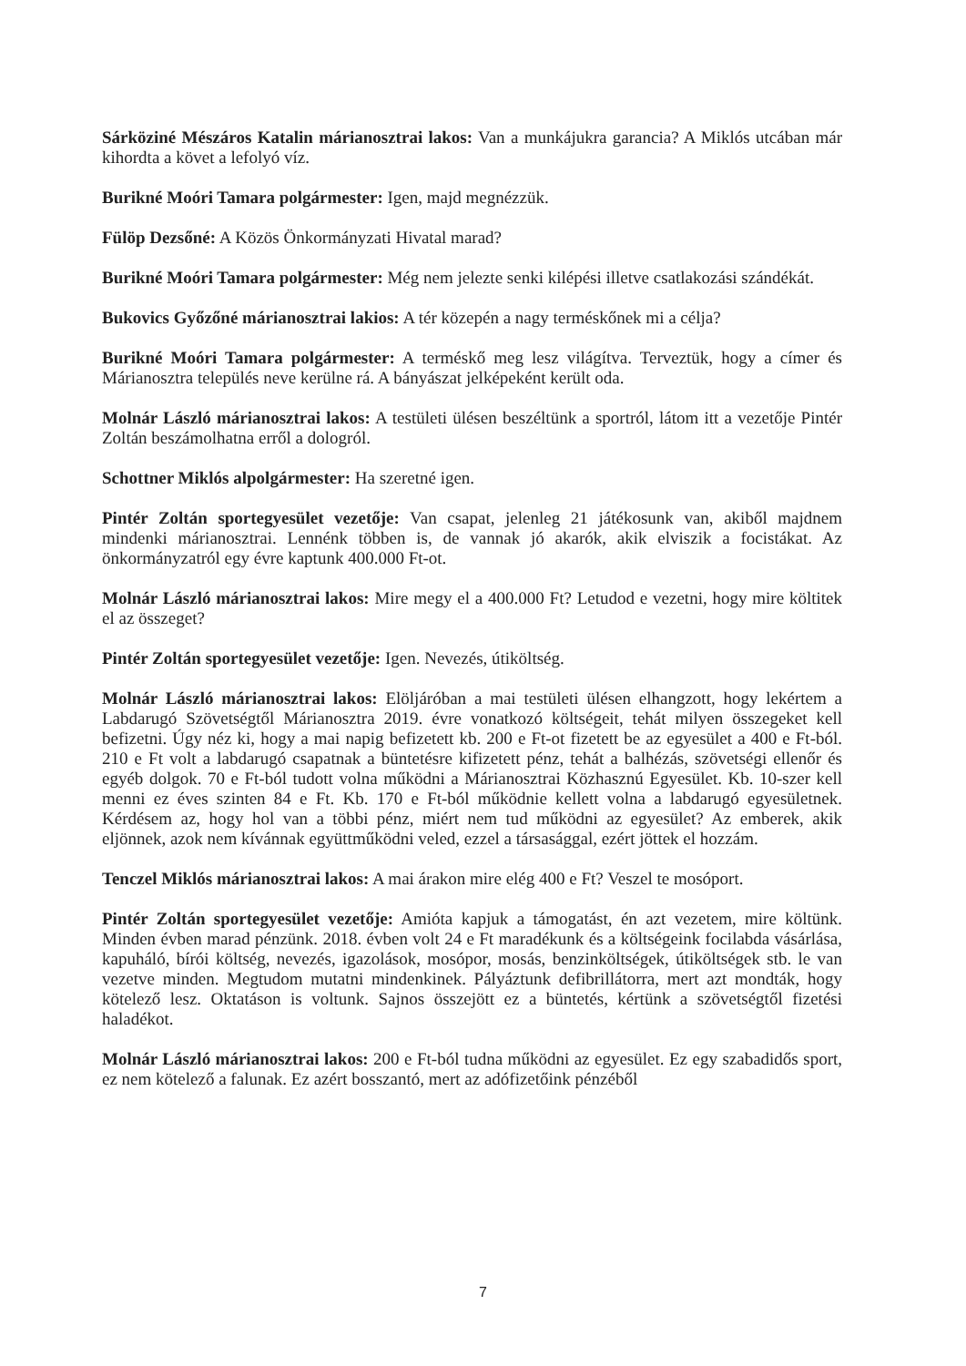Sárköziné Mészáros Katalin márianosztrai lakos: Van a munkájukra garancia? A Miklós utcában már kihordta a követ a lefolyó víz.
Burikné Moóri Tamara polgármester: Igen, majd megnézzük.
Fülöp Dezsőné: A Közös Önkormányzati Hivatal marad?
Burikné Moóri Tamara polgármester: Még nem jelezte senki kilépési illetve csatlakozási szándékát.
Bukovics Győzőné márianosztrai lakios: A tér közepén a nagy terméskőnek mi a célja?
Burikné Moóri Tamara polgármester: A terméskő meg lesz világítva. Terveztük, hogy a címer és Márianosztra település neve kerülne rá. A bányászat jelképeként került oda.
Molnár László márianosztrai lakos: A testületi ülésen beszéltünk a sportról, látom itt a vezetője Pintér Zoltán beszámolhatna erről a dologról.
Schottner Miklós alpolgármester: Ha szeretné igen.
Pintér Zoltán sportegyesület vezetője: Van csapat, jelenleg 21 játékosunk van, akiből majdnem mindenki márianosztrai. Lennénk többen is, de vannak jó akarók, akik elviszik a focistákat. Az önkormányzatról egy évre kaptunk 400.000 Ft-ot.
Molnár László márianosztrai lakos: Mire megy el a 400.000 Ft? Letudod e vezetni, hogy mire költitek el az összeget?
Pintér Zoltán sportegyesület vezetője: Igen. Nevezés, útiköltség.
Molnár László márianosztrai lakos: Elöljáróban a mai testületi ülésen elhangzott, hogy lekértem a Labdarugó Szövetségtől Márianosztra 2019. évre vonatkozó költségeit, tehát milyen összegeket kell befizetni. Úgy néz ki, hogy a mai napig befizetett kb. 200 e Ft-ot fizetett be az egyesület a 400 e Ft-ból. 210 e Ft volt a labdarugó csapatnak a büntetésre kifizetett pénz, tehát a balhézás, szövetségi ellenőr és egyéb dolgok. 70 e Ft-ból tudott volna működni a Márianosztrai Közhasznú Egyesület. Kb. 10-szer kell menni ez éves szinten 84 e Ft. Kb. 170 e Ft-ból működnie kellett volna a labdarugó egyesületnek. Kérdésem az, hogy hol van a többi pénz, miért nem tud működni az egyesület? Az emberek, akik eljönnek, azok nem kívánnak együttműködni veled, ezzel a társasággal, ezért jöttek el hozzám.
Tenczel Miklós márianosztrai lakos: A mai árakon mire elég 400 e Ft? Veszel te mosóport.
Pintér Zoltán sportegyesület vezetője: Amióta kapjuk a támogatást, én azt vezetem, mire költünk. Minden évben marad pénzünk. 2018. évben volt 24 e Ft maradékunk és a költségeink focilabda vásárlása, kapuháló, bírói költség, nevezés, igazolások, mosópor, mosás, benzinköltségek, útiköltségek stb. le van vezetve minden. Megtudom mutatni mindenkinek. Pályáztunk defibrillátorra, mert azt mondták, hogy kötelező lesz. Oktatáson is voltunk. Sajnos összejött ez a büntetés, kértünk a szövetségtől fizetési haladékot.
Molnár László márianosztrai lakos: 200 e Ft-ból tudna működni az egyesület. Ez egy szabadidős sport, ez nem kötelező a falunak. Ez azért bosszantó, mert az adófizetőink pénzéből
7